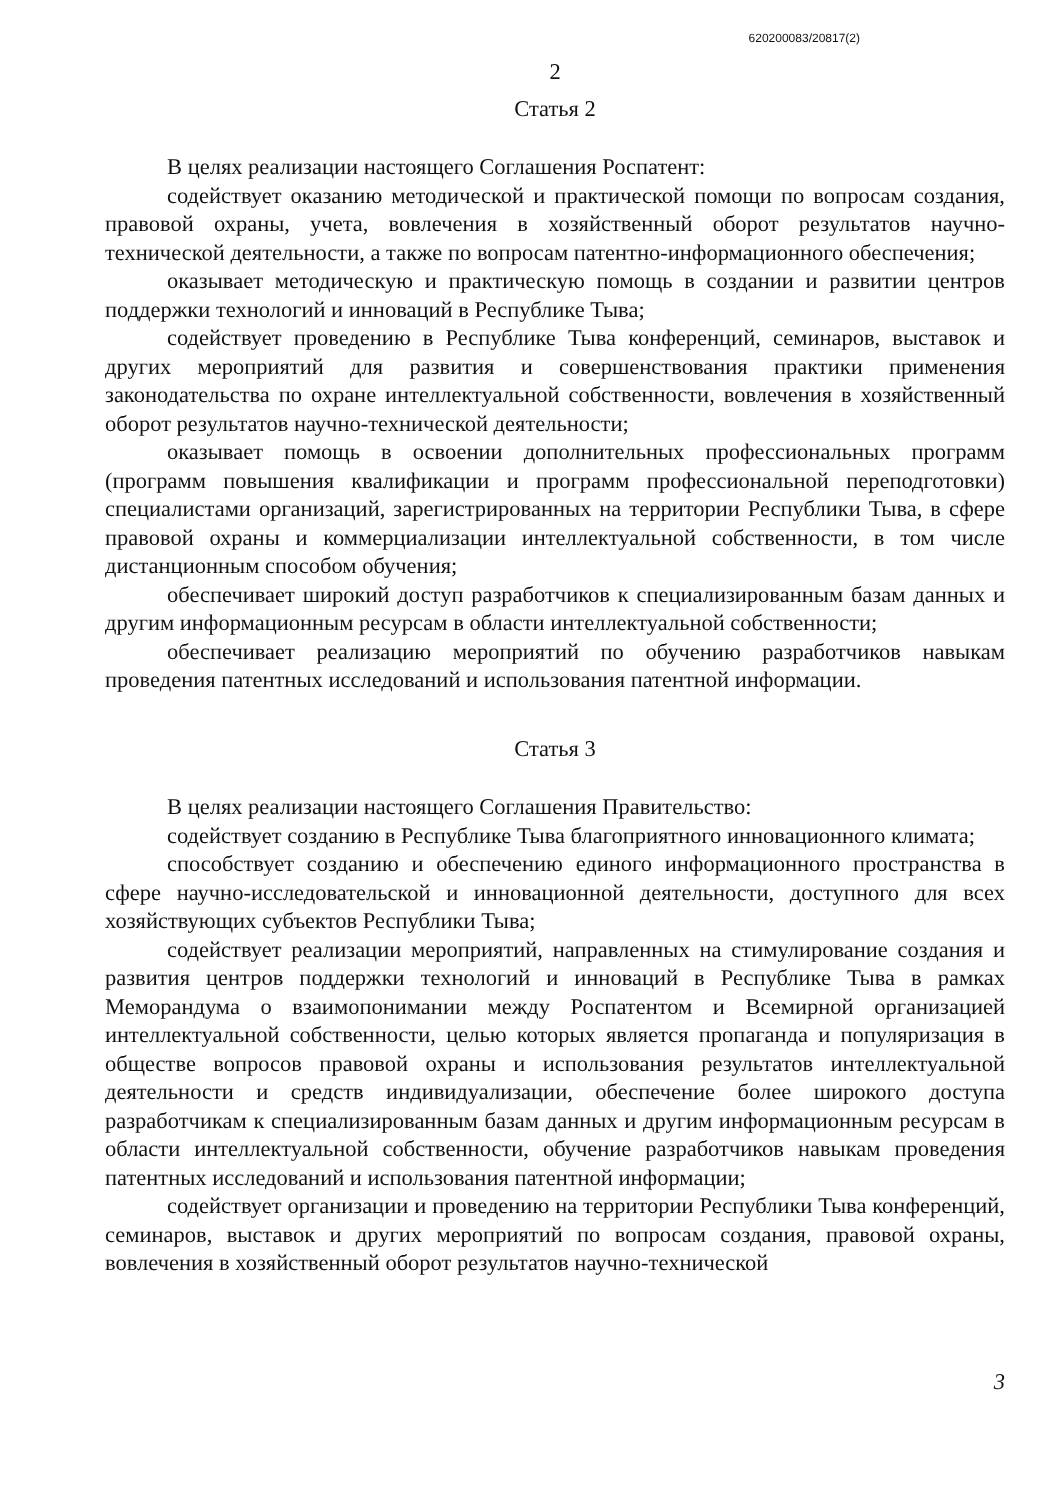620200083/20817(2)
2
Статья 2
В целях реализации настоящего Соглашения Роспатент:
содействует оказанию методической и практической помощи по вопросам создания, правовой охраны, учета, вовлечения в хозяйственный оборот результатов научно-технической деятельности, а также по вопросам патентно-информационного обеспечения;
оказывает методическую и практическую помощь в создании и развитии центров поддержки технологий и инноваций в Республике Тыва;
содействует проведению в Республике Тыва конференций, семинаров, выставок и других мероприятий для развития и совершенствования практики применения законодательства по охране интеллектуальной собственности, вовлечения в хозяйственный оборот результатов научно-технической деятельности;
оказывает помощь в освоении дополнительных профессиональных программ (программ повышения квалификации и программ профессиональной переподготовки) специалистами организаций, зарегистрированных на территории Республики Тыва, в сфере правовой охраны и коммерциализации интеллектуальной собственности, в том числе дистанционным способом обучения;
обеспечивает широкий доступ разработчиков к специализированным базам данных и другим информационным ресурсам в области интеллектуальной собственности;
обеспечивает реализацию мероприятий по обучению разработчиков навыкам проведения патентных исследований и использования патентной информации.
Статья 3
В целях реализации настоящего Соглашения Правительство:
содействует созданию в Республике Тыва благоприятного инновационного климата;
способствует созданию и обеспечению единого информационного пространства в сфере научно-исследовательской и инновационной деятельности, доступного для всех хозяйствующих субъектов Республики Тыва;
содействует реализации мероприятий, направленных на стимулирование создания и развития центров поддержки технологий и инноваций в Республике Тыва в рамках Меморандума о взаимопонимании между Роспатентом и Всемирной организацией интеллектуальной собственности, целью которых является пропаганда и популяризация в обществе вопросов правовой охраны и использования результатов интеллектуальной деятельности и средств индивидуализации, обеспечение более широкого доступа разработчикам к специализированным базам данных и другим информационным ресурсам в области интеллектуальной собственности, обучение разработчиков навыкам проведения патентных исследований и использования патентной информации;
содействует организации и проведению на территории Республики Тыва конференций, семинаров, выставок и других мероприятий по вопросам создания, правовой охраны, вовлечения в хозяйственный оборот результатов научно-технической
3